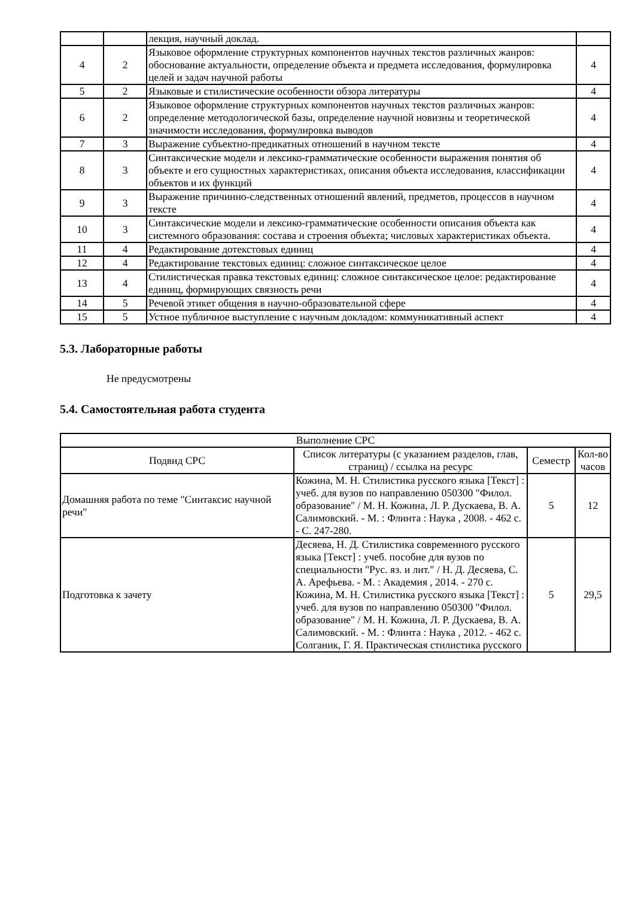| | | лекция, научный доклад. | |
| 4 | 2 | Языковое оформление структурных компонентов научных текстов различных жанров: обоснование актуальности, определение объекта и предмета исследования, формулировка целей и задач научной работы | 4 |
| 5 | 2 | Языковые и стилистические особенности обзора литературы | 4 |
| 6 | 2 | Языковое оформление структурных компонентов научных текстов различных жанров: определение методологической базы, определение научной новизны и теоретической значимости исследования, формулировка выводов | 4 |
| 7 | 3 | Выражение субъектно-предикатных отношений в научном тексте | 4 |
| 8 | 3 | Синтаксические модели и лексико-грамматические особенности выражения понятия об объекте и его сущностных характеристиках, описания объекта исследования, классификации объектов и их функций | 4 |
| 9 | 3 | Выражение причинно-следственных отношений явлений, предметов, процессов в научном тексте | 4 |
| 10 | 3 | Синтаксические модели и лексико-грамматические особенности описания объекта как системного образования: состава и строения объекта; числовых характеристиках объекта. | 4 |
| 11 | 4 | Редактирование дотекстовых единиц | 4 |
| 12 | 4 | Редактирование текстовых единиц: сложное синтаксическое целое | 4 |
| 13 | 4 | Стилистическая правка текстовых единиц: сложное синтаксическое целое: редактирование единиц, формирующих связность речи | 4 |
| 14 | 5 | Речевой этикет общения в научно-образовательной сфере | 4 |
| 15 | 5 | Устное публичное выступление с научным докладом: коммуникативный аспект | 4 |
5.3. Лабораторные работы
Не предусмотрены
5.4. Самостоятельная работа студента
| Выполнение СРС | | | |
| --- | --- | --- | --- |
| Подвид СРС | Список литературы (с указанием разделов, глав, страниц) / ссылка на ресурс | Семестр | Кол-во часов |
| Домашняя работа по теме "Синтаксис научной речи" | Кожина, М. Н. Стилистика русского языка [Текст] : учеб. для вузов по направлению 050300 "Филол. образование" / М. Н. Кожина, Л. Р. Дускаева, В. А. Салимовский. - М. : Флинта : Наука , 2008. - 462 с. - С. 247-280. | 5 | 12 |
| Подготовка к зачету | Десяева, Н. Д. Стилистика современного русского языка [Текст] : учеб. пособие для вузов по специальности "Рус. яз. и лит." / Н. Д. Десяева, С. А. Арефьева. - М. : Академия , 2014. - 270 с. Кожина, М. Н. Стилистика русского языка [Текст] : учеб. для вузов по направлению 050300 "Филол. образование" / М. Н. Кожина, Л. Р. Дускаева, В. А. Салимовский. - М. : Флинта : Наука , 2012. - 462 с. Солганик, Г. Я. Практическая стилистика русского | 5 | 29,5 |